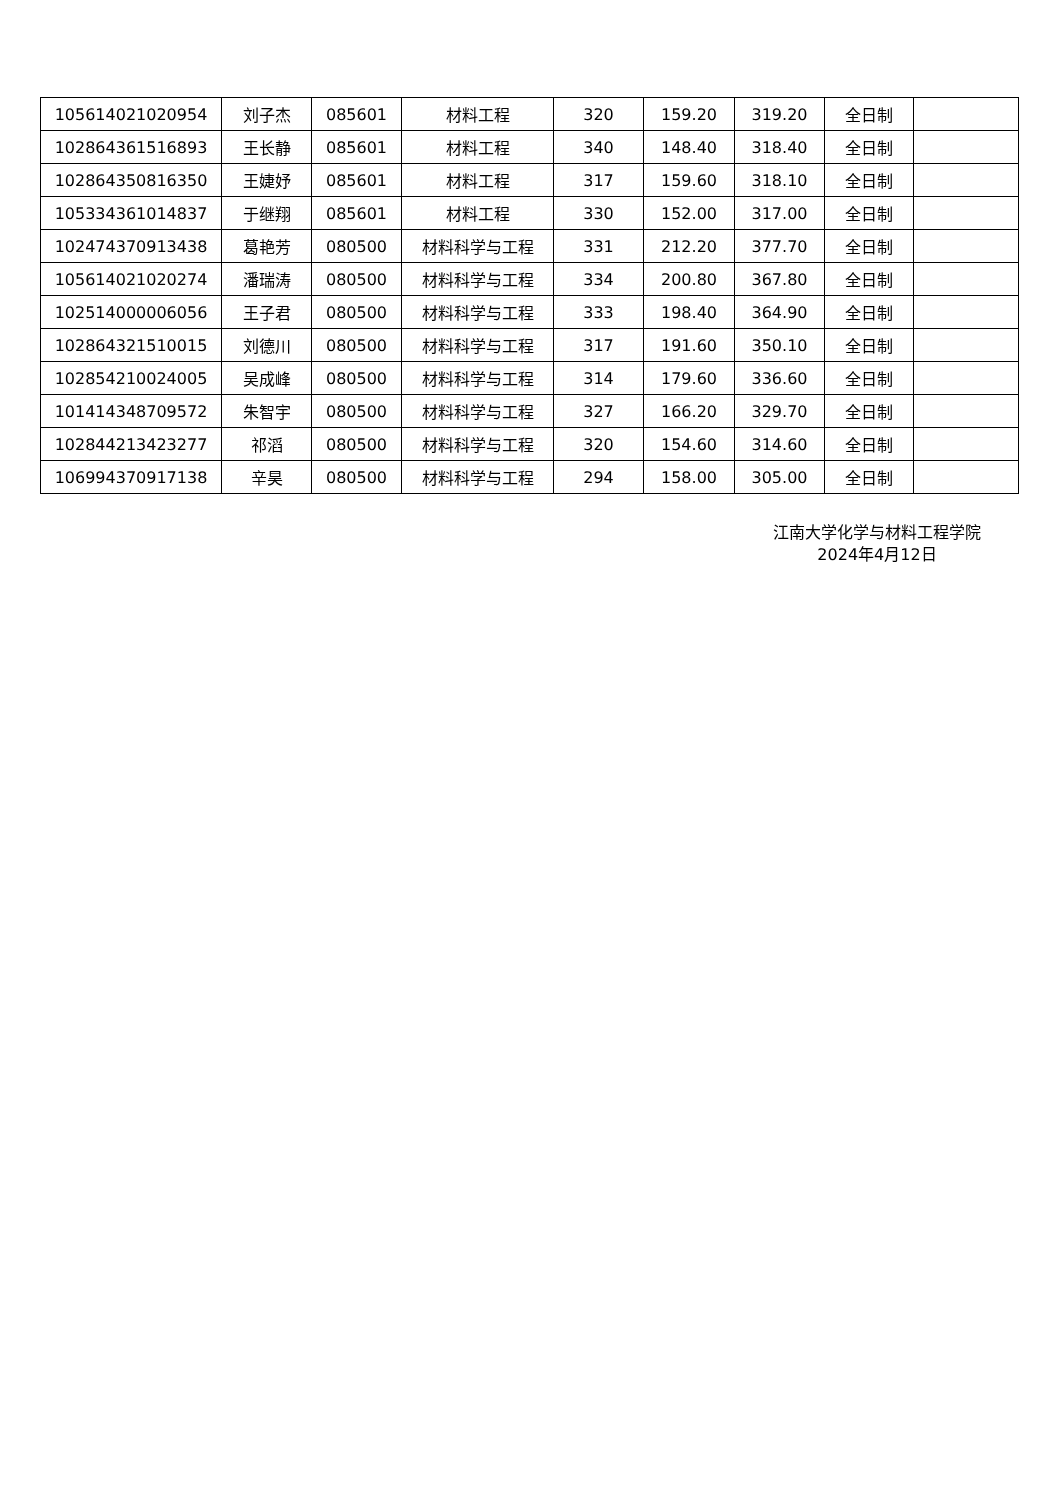| 105614021020954 | 刘子杰 | 085601 | 材料工程 | 320 | 159.20 | 319.20 | 全日制 | |
| 102864361516893 | 王长静 | 085601 | 材料工程 | 340 | 148.40 | 318.40 | 全日制 | |
| 102864350816350 | 王婕妤 | 085601 | 材料工程 | 317 | 159.60 | 318.10 | 全日制 | |
| 105334361014837 | 于继翔 | 085601 | 材料工程 | 330 | 152.00 | 317.00 | 全日制 | |
| 102474370913438 | 葛艳芳 | 080500 | 材料科学与工程 | 331 | 212.20 | 377.70 | 全日制 | |
| 105614021020274 | 潘瑞涛 | 080500 | 材料科学与工程 | 334 | 200.80 | 367.80 | 全日制 | |
| 102514000006056 | 王子君 | 080500 | 材料科学与工程 | 333 | 198.40 | 364.90 | 全日制 | |
| 102864321510015 | 刘德川 | 080500 | 材料科学与工程 | 317 | 191.60 | 350.10 | 全日制 | |
| 102854210024005 | 吴成峰 | 080500 | 材料科学与工程 | 314 | 179.60 | 336.60 | 全日制 | |
| 101414348709572 | 朱智宇 | 080500 | 材料科学与工程 | 327 | 166.20 | 329.70 | 全日制 | |
| 102844213423277 | 祁滔 | 080500 | 材料科学与工程 | 320 | 154.60 | 314.60 | 全日制 | |
| 106994370917138 | 辛昊 | 080500 | 材料科学与工程 | 294 | 158.00 | 305.00 | 全日制 | |
江南大学化学与材料工程学院
2024年4月12日